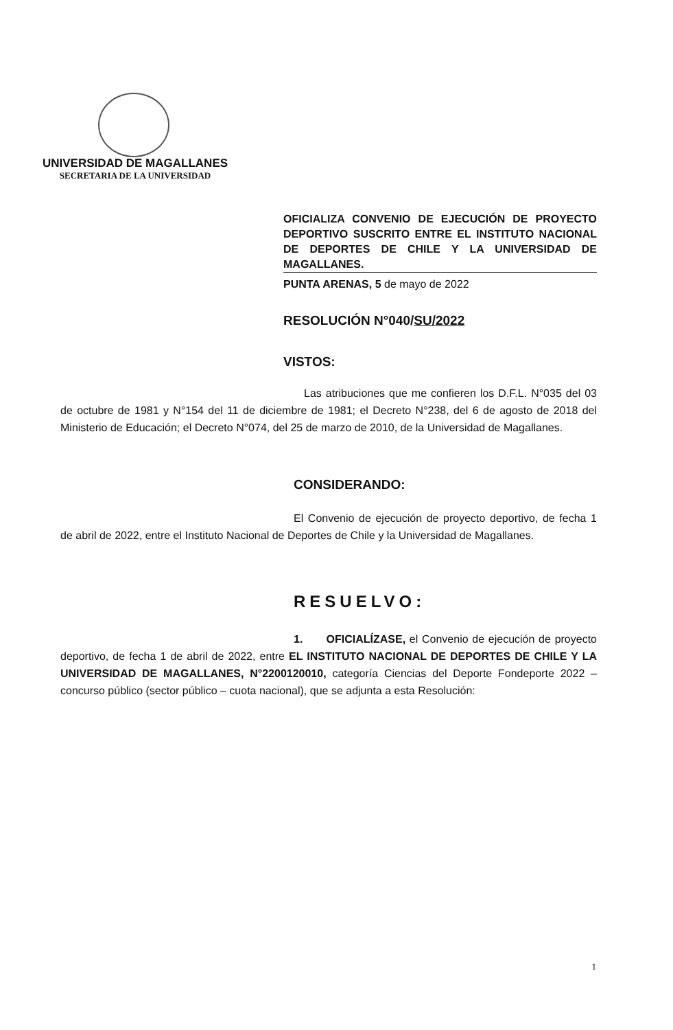UNIVERSIDAD DE MAGALLANES
SECRETARIA DE LA UNIVERSIDAD
OFICIALIZA CONVENIO DE EJECUCIÓN DE PROYECTO DEPORTIVO SUSCRITO ENTRE EL INSTITUTO NACIONAL DE DEPORTES DE CHILE Y LA UNIVERSIDAD DE MAGALLANES.
PUNTA ARENAS, 5 de mayo de 2022
RESOLUCIÓN N°040/SU/2022
VISTOS:
Las atribuciones que me confieren los D.F.L. N°035 del 03 de octubre de 1981 y N°154 del 11 de diciembre de 1981; el Decreto N°238, del 6 de agosto de 2018 del Ministerio de Educación; el Decreto N°074, del 25 de marzo de 2010, de la Universidad de Magallanes.
CONSIDERANDO:
El Convenio de ejecución de proyecto deportivo, de fecha 1 de abril de 2022, entre el Instituto Nacional de Deportes de Chile y la Universidad de Magallanes.
RESUELVO:
1. OFICIALÍZASE, el Convenio de ejecución de proyecto deportivo, de fecha 1 de abril de 2022, entre EL INSTITUTO NACIONAL DE DEPORTES DE CHILE Y LA UNIVERSIDAD DE MAGALLANES, N°2200120010, categoría Ciencias del Deporte Fondeporte 2022 – concurso público (sector público – cuota nacional), que se adjunta a esta Resolución:
1